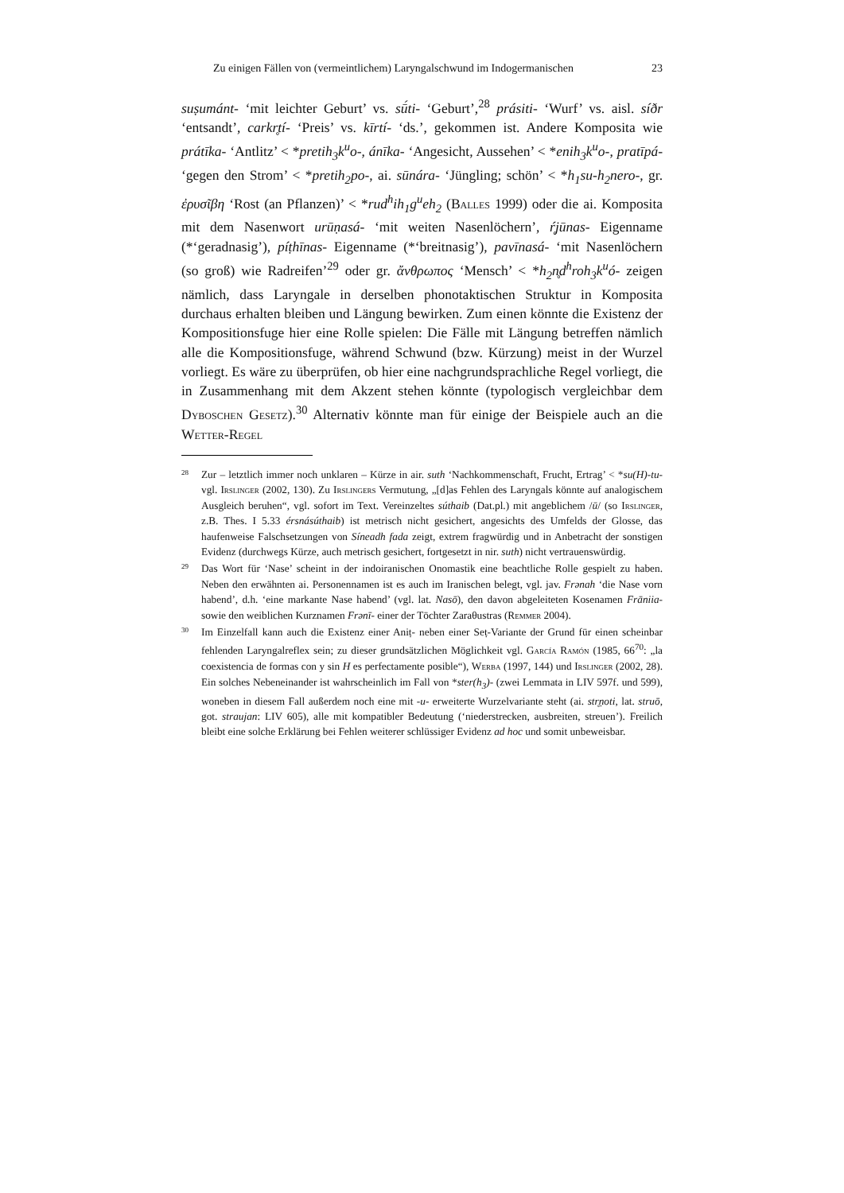Zu einigen Fällen von (vermeintlichem) Laryngalschwund im Indogermanischen 23
suṣumánt- ‘mit leichter Geburt’ vs. sū́ti- ‘Geburt’,<sup>28</sup> prásiti- ‘Wurf’ vs. aisl. síðr ‘entsandt’, carkr̥tí- ‘Preis’ vs. kīrtí- ‘ds.’, gekommen ist. Andere Komposita wie prátīka- ‘Antlitz’ < *pretih<sub>3</sub>k<sup>u</sup>o-, ánīka- ‘Angesicht, Aussehen’ < *enih<sub>3</sub>k<sup>u</sup>o-, pratīpá- ‘gegen den Strom’ < *pretih<sub>2</sub>po-, ai. sūnára- ‘Jüngling; schön’ < *h<sub>1</sub>su-h<sub>2</sub>nero-, gr. ἐρυσῖβη ‘Rost (an Pflanzen)’ < *rud<sup>h</sup>ih<sub>1</sub>g<sup>u</sup>eh<sub>2</sub> (Balles 1999) oder die ai. Komposita mit dem Nasenwort urūṇasá- ‘mit weiten Nasenlöchern’, ŕ̥jūnas- Eigenname (*‘geradnasig’), píṭhīnas- Eigenname (*‘breitnasig’), pavīnasá- ‘mit Nasenlöchern (so groß) wie Radreifen’<sup>29</sup> oder gr. ἄνθρωπος ‘Mensch’ < *h<sub>2</sub>n̥d<sup>h</sup>roh<sub>3</sub>k<sup>u</sup>ó- zeigen nämlich, dass Laryngale in derselben phonotaktischen Struktur in Komposita durchaus erhalten bleiben und Längung bewirken. Zum einen könnte die Existenz der Kompositionsfuge hier eine Rolle spielen: Die Fälle mit Längung betreffen nämlich alle die Kompositionsfuge, während Schwund (bzw. Kürzung) meist in der Wurzel vorliegt. Es wäre zu überprüfen, ob hier eine nachgrundsprachliche Regel vorliegt, die in Zusammenhang mit dem Akzent stehen könnte (typologisch vergleichbar dem Dyboschen Gesetz).<sup>30</sup> Alternativ könnte man für einige der Beispiele auch an die Wetter-Regel
28 Zur – letztlich immer noch unklaren – Kürze in air. suth ‘Nachkommenschaft, Frucht, Ertrag’ < *su(H)-tu- vgl. Irslinger (2002, 130). Zu Irslingers Vermutung, „[d]as Fehlen des Laryngals könnte auf analogischem Ausgleich beruhen“, vgl. sofort im Text. Vereinzeltes súthaib (Dat.pl.) mit angeblichem /ū/ (so Irslinger, z.B. Thes. I 5.33 érsnásúthaib) ist metrisch nicht gesichert, angesichts des Umfelds der Glosse, das haufenweise Falschsetzungen von Síneadh fada zeigt, extrem fragwürdig und in Anbetracht der sonstigen Evidenz (durchwegs Kürze, auch metrisch gesichert, fortgesetzt in nir. suth) nicht vertrauenswürdig.
29 Das Wort für ‘Nase’ scheint in der indoiranischen Onomastik eine beachtliche Rolle gespielt zu haben. Neben den erwähnten ai. Personennamen ist es auch im Iranischen belegt, vgl. jav. Frənah ‘die Nase vorn habend’, d.h. ‘eine markante Nase habend’ (vgl. lat. Nasō), den davon abgeleiteten Kosenamen Frāniia- sowie den weiblichen Kurznamen Frənī- einer der Töchter Zaraθustras (Remmer 2004).
30 Im Einzelfall kann auch die Existenz einer Aniṭ- neben einer Seṭ-Variante der Grund für einen scheinbar fehlenden Laryngalreflex sein; zu dieser grundsätzlichen Möglichkeit vgl. García Ramón (1985, 66<sup>70</sup>: „la coexistencia de formas con y sin H es perfectamente posible“), Werba (1997, 144) und Irslinger (2002, 28). Ein solches Nebeneinander ist wahrscheinlich im Fall von *ster(h<sub>3</sub>)- (zwei Lemmata in LIV 597f. und 599), woneben in diesem Fall außerdem noch eine mit -u- erweiterte Wurzelvariante steht (ai. str̥ṇoti, lat. struō, got. straujan: LIV 605), alle mit kompatibler Bedeutung (‘niederstrecken, ausbreiten, streuen’). Freilich bleibt eine solche Erklärung bei Fehlen weiterer schlüssiger Evidenz ad hoc und somit unbeweisbar.